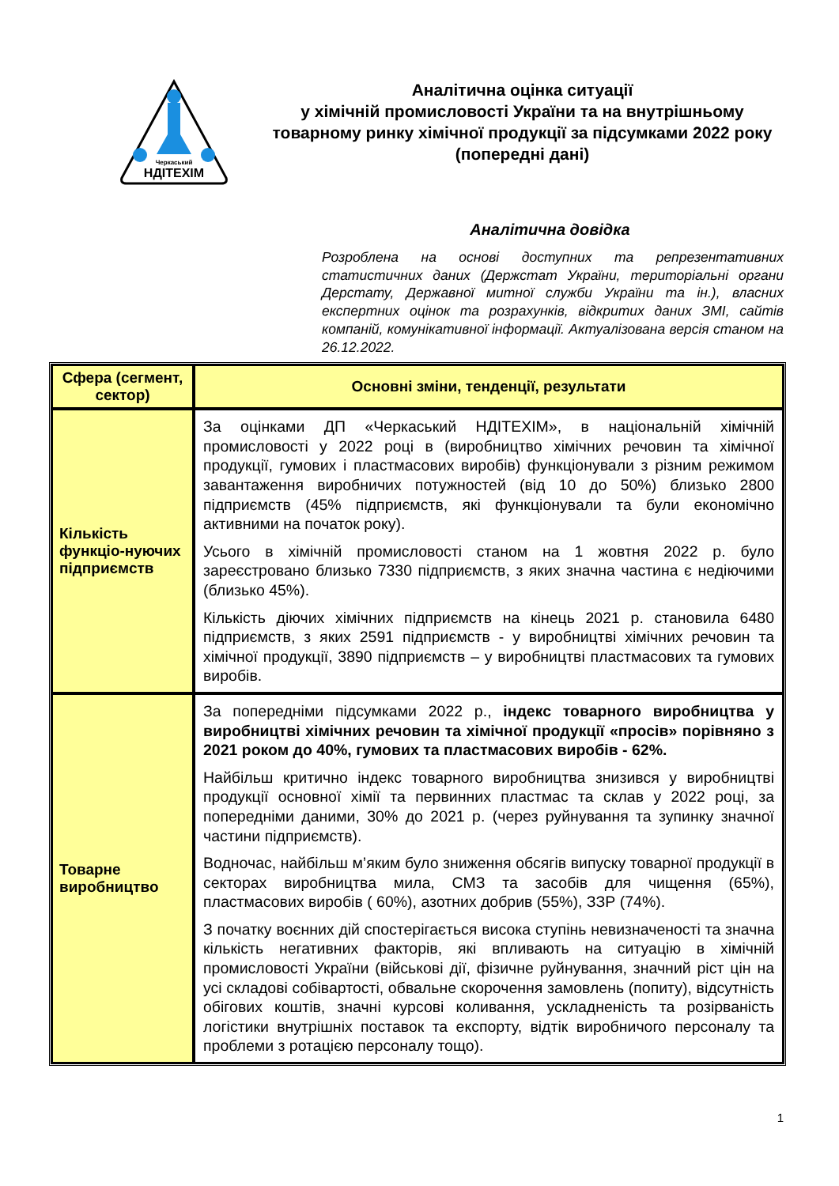Черкаський
НДІТЕХІМ
Аналітична оцінка ситуації
у хімічній промисловості України та на внутрішньому товарному ринку хімічної продукції за підсумками 2022 року (попередні дані)
Аналітична довідка
Розроблена на основі доступних та репрезентативних статистичних даних (Держстат України, територіальні органи Дерстату, Державної митної служби України та ін.), власних експертних оцінок та розрахунків, відкритих даних ЗМІ, сайтів компаній, комунікативної інформації. Актуалізована версія станом на 26.12.2022.
| Сфера (сегмент, сектор) | Основні зміни, тенденції, результати |
| --- | --- |
| Кількість функціо-нуючих підприємств | За оцінками ДП «Черкаський НДІТЕХІМ», в національній хімічній промисловості у 2022 році в (виробництво хімічних речовин та хімічної продукції, гумових і пластмасових виробів) функціонували з різним режимом завантаження виробничих потужностей (від 10 до 50%) близько 2800 підприємств (45% підприємств, які функціонували та були економічно активними на початок року). Усього в хімічній промисловості станом на 1 жовтня 2022 р. було зареєстровано близько 7330 підприємств, з яких значна частина є недіючими (близько 45%). Кількість діючих хімічних підприємств на кінець 2021 р. становила 6480 підприємств, з яких 2591 підприємств - у виробництві хімічних речовин та хімічної продукції, 3890 підприємств – у виробництві пластмасових та гумових виробів. |
| Товарне виробництво | За попередніми підсумками 2022 р., індекс товарного виробництва у виробництві хімічних речовин та хімічної продукції «просів» порівняно з 2021 роком до 40%, гумових та пластмасових виробів - 62%. Найбільш критично індекс товарного виробництва знизився у виробництві продукції основної хімії та первинних пластмас та склав у 2022 році, за попередніми даними, 30% до 2021 р. (через руйнування та зупинку значної частини підприємств). Водночас, найбільш м’яким було зниження обсягів випуску товарної продукції в секторах виробництва мила, СМЗ та засобів для чищення (65%), пластмасових виробів ( 60%), азотних добрив (55%), ЗЗР (74%). З початку воєнних дій спостерігається висока ступінь невизначеності та значна кількість негативних факторів, які впливають на ситуацію в хімічній промисловості України (військові дії, фізичне руйнування, значний ріст цін на усі складові собівартості, обвальне скорочення замовлень (попиту), відсутність обігових коштів, значні курсові коливання, ускладненість та розірваність логістики внутрішніх поставок та експорту, відтік виробничого персоналу та проблеми з ротацією персоналу тощо). |
1